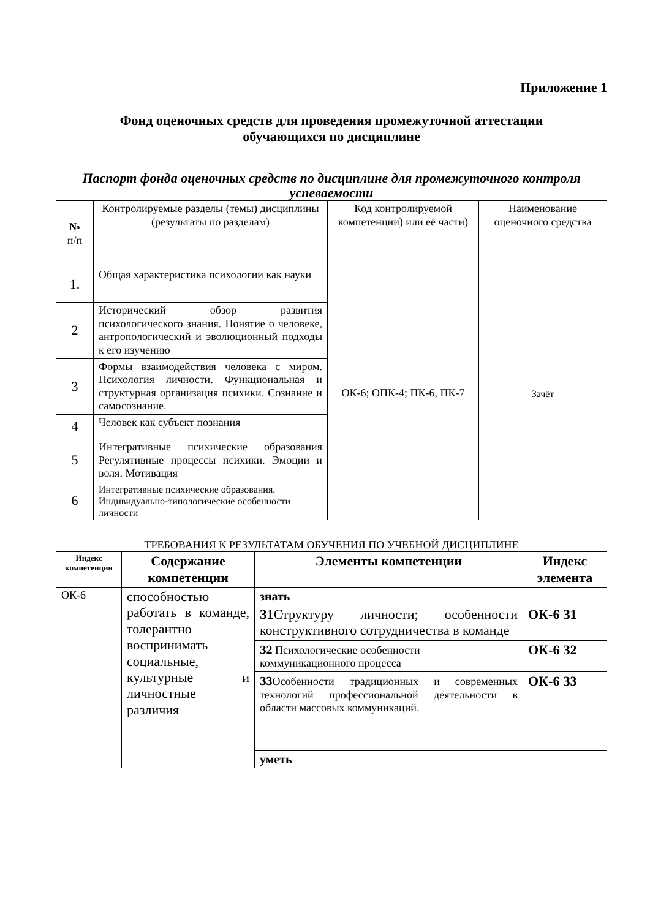Приложение 1
Фонд оценочных средств для проведения промежуточной аттестации
обучающихся по дисциплине
Паспорт фонда оценочных средств по дисциплине для промежуточного контроля успеваемости
| № п/п | Контролируемые разделы (темы) дисциплины (результаты по разделам) | Код контролируемой компетенции) или её части) | Наименование оценочного средства |
| --- | --- | --- | --- |
| 1. | Общая характеристика психологии как науки | ОК-6; ОПК-4; ПК-6, ПК-7 | Зачёт |
| 2 | Исторический обзор развития психологического знания. Понятие о человеке, антропологический и эволюционный подходы к его изучению | | |
| 3 | Формы взаимодействия человека с миром. Психология личности. Функциональная и структурная организация психики. Сознание и самосознание. | | |
| 4 | Человек как субъект познания | | |
| 5 | Интегративные психические образования Регулятивные процессы психики. Эмоции и воля. Мотивация | | |
| 6 | Интегративные психические образования. Индивидуально-типологические особенности личности | | |
ТРЕБОВАНИЯ К РЕЗУЛЬТАТАМ ОБУЧЕНИЯ ПО УЧЕБНОЙ ДИСЦИПЛИНЕ
| Индекс компетенции | Содержание компетенции | Элементы компетенции | Индекс элемента |
| --- | --- | --- | --- |
| ОК-6 | способностью работать в команде, толерантно воспринимать социальные, культурные и личностные различия | знать | |
| | | З1 Структуру личности; особенности конструктивного сотрудничества в команде | ОК-6 З1 |
| | | З2 Психологические особенности коммуникационного процесса | ОК-6 З2 |
| | | З3 Особенности традиционных и современных технологий профессиональной деятельности в области массовых коммуникаций. | ОК-6 З3 |
| | | уметь | |